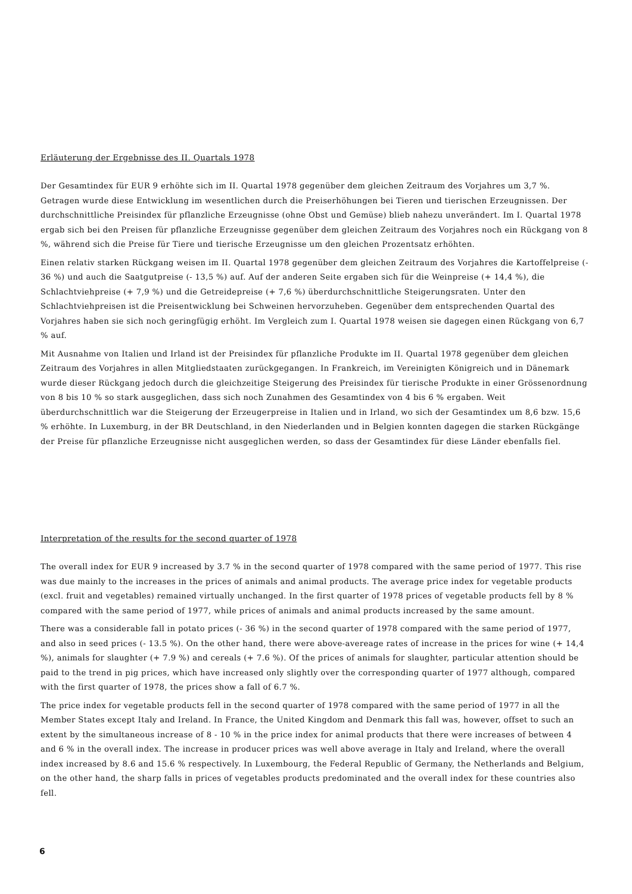Erläuterung der Ergebnisse des II. Quartals 1978
Der Gesamtindex für EUR 9 erhöhte sich im II. Quartal 1978 gegenüber dem gleichen Zeitraum des Vorjahres um 3,7 %. Getragen wurde diese Entwicklung im wesentlichen durch die Preiserhöhungen bei Tieren und tierischen Erzeugnissen. Der durchschnittliche Preisindex für pflanzliche Erzeugnisse (ohne Obst und Gemüse) blieb nahezu unverändert. Im I. Quartal 1978 ergab sich bei den Preisen für pflanzliche Erzeugnisse gegenüber dem gleichen Zeitraum des Vorjahres noch ein Rückgang von 8 %, während sich die Preise für Tiere und tierische Erzeugnisse um den gleichen Prozentsatz erhöhten.
Einen relativ starken Rückgang weisen im II. Quartal 1978 gegenüber dem gleichen Zeitraum des Vorjahres die Kartoffelpreise (- 36 %) und auch die Saatgutpreise (- 13,5 %) auf. Auf der anderen Seite ergaben sich für die Weinpreise (+ 14,4 %), die Schlachtviehpreise (+ 7,9 %) und die Getreidepreise (+ 7,6 %) überdurchschnittliche Steigerungsraten. Unter den Schlachtviehpreisen ist die Preisentwicklung bei Schweinen hervorzuheben. Gegenüber dem entsprechenden Quartal des Vorjahres haben sie sich noch geringfügig erhöht. Im Vergleich zum I. Quartal 1978 weisen sie dagegen einen Rückgang von 6,7 % auf.
Mit Ausnahme von Italien und Irland ist der Preisindex für pflanzliche Produkte im II. Quartal 1978 gegenüber dem gleichen Zeitraum des Vorjahres in allen Mitgliedstaaten zurückgegangen. In Frankreich, im Vereinigten Königreich und in Dänemark wurde dieser Rückgang jedoch durch die gleichzeitige Steigerung des Preisindex für tierische Produkte in einer Grössenordnung von 8 bis 10 % so stark ausgeglichen, dass sich noch Zunahmen des Gesamtindex von 4 bis 6 % ergaben. Weit überdurchschnittlich war die Steigerung der Erzeugerpreise in Italien und in Irland, wo sich der Gesamtindex um 8,6 bzw. 15,6 % erhöhte. In Luxemburg, in der BR Deutschland, in den Niederlanden und in Belgien konnten dagegen die starken Rückgänge der Preise für pflanzliche Erzeugnisse nicht ausgeglichen werden, so dass der Gesamtindex für diese Länder ebenfalls fiel.
Interpretation of the results for the second quarter of 1978
The overall index for EUR 9 increased by 3.7 % in the second quarter of 1978 compared with the same period of 1977. This rise was due mainly to the increases in the prices of animals and animal products. The average price index for vegetable products (excl. fruit and vegetables) remained virtually unchanged. In the first quarter of 1978 prices of vegetable products fell by 8 % compared with the same period of 1977, while prices of animals and animal products increased by the same amount.
There was a considerable fall in potato prices (- 36 %) in the second quarter of 1978 compared with the same period of 1977, and also in seed prices (- 13.5 %). On the other hand, there were above-avereage rates of increase in the prices for wine (+ 14,4 %), animals for slaughter (+ 7.9 %) and cereals (+ 7.6 %). Of the prices of animals for slaughter, particular attention should be paid to the trend in pig prices, which have increased only slightly over the corresponding quarter of 1977 although, compared with the first quarter of 1978, the prices show a fall of 6.7 %.
The price index for vegetable products fell in the second quarter of 1978 compared with the same period of 1977 in all the Member States except Italy and Ireland. In France, the United Kingdom and Denmark this fall was, however, offset to such an extent by the simultaneous increase of 8 - 10 % in the price index for animal products that there were increases of between 4 and 6 % in the overall index. The increase in producer prices was well above average in Italy and Ireland, where the overall index increased by 8.6 and 15.6 % respectively. In Luxembourg, the Federal Republic of Germany, the Netherlands and Belgium, on the other hand, the sharp falls in prices of vegetables products predominated and the overall index for these countries also fell.
6